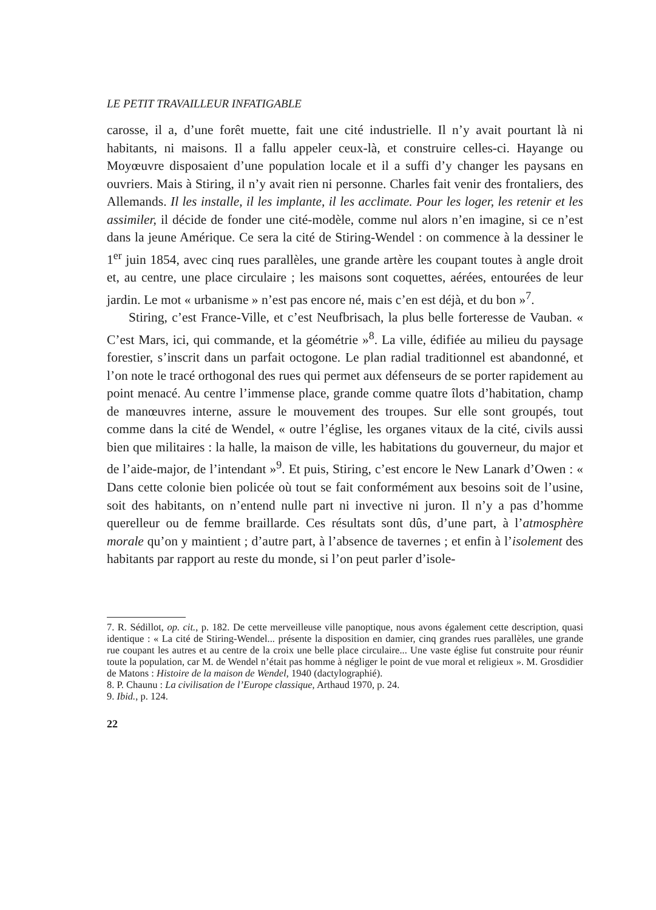LE PETIT TRAVAILLEUR INFATIGABLE
carosse, il a, d’une forêt muette, fait une cité industrielle. Il n’y avait pourtant là ni habitants, ni maisons. Il a fallu appeler ceux-là, et construire celles-ci. Hayange ou Moyœuvre disposaient d’une population locale et il a suffi d’y changer les paysans en ouvriers. Mais à Stiring, il n’y avait rien ni personne. Charles fait venir des frontaliers, des Allemands. Il les installe, il les implante, il les acclimate. Pour les loger, les retenir et les assimiler, il décide de fonder une cité-modèle, comme nul alors n’en imagine, si ce n’est dans la jeune Amérique. Ce sera la cité de Stiring-Wendel : on commence à la dessiner le 1<sup>er</sup> juin 1854, avec cinq rues parallèles, une grande artère les coupant toutes à angle droit et, au centre, une place circulaire ; les maisons sont coquettes, aérées, entourées de leur jardin. Le mot « urbanisme » n’est pas encore né, mais c’en est déjà, et du bon »<sup>7</sup>.
Stiring, c’est France-Ville, et c’est Neufbrisach, la plus belle forteresse de Vauban. « C’est Mars, ici, qui commande, et la géométrie »<sup>8</sup>. La ville, édifiée au milieu du paysage forestier, s’inscrit dans un parfait octogone. Le plan radial traditionnel est abandonné, et l’on note le tracé orthogonal des rues qui permet aux défenseurs de se porter rapidement au point menacé. Au centre l’immense place, grande comme quatre îlots d’habitation, champ de manœuvres interne, assure le mouvement des troupes. Sur elle sont groupés, tout comme dans la cité de Wendel, « outre l’église, les organes vitaux de la cité, civils aussi bien que militaires : la halle, la maison de ville, les habitations du gouverneur, du major et de l’aide-major, de l’intendant »<sup>9</sup>. Et puis, Stiring, c’est encore le New Lanark d’Owen : « Dans cette colonie bien policée où tout se fait conformément aux besoins soit de l’usine, soit des habitants, on n’entend nulle part ni invective ni juron. Il n’y a pas d’homme querelleur ou de femme brail­larde. Ces résultats sont dûs, d’une part, à l’atmosphère morale qu’on y maintient ; d’autre part, à l’absence de tavernes ; et enfin à l’isolement des habitants par rapport au reste du monde, si l’on peut parler d’isole-
7. R. Sédillot, op. cit., p. 182. De cette merveilleuse ville panoptique, nous avons également cette description, quasi identique : « La cité de Stiring-Wendel... présente la disposition en damier, cinq grandes rues parallèles, une grande rue coupant les autres et au centre de la croix une belle place circulaire... Une vaste église fut construite pour réunir toute la population, car M. de Wendel n’était pas homme à négliger le point de vue moral et religieux ». M. Grosdidier de Matons : Histoire de la maison de Wendel, 1940 (dactylographié).
8. P. Chaunu : La civilisation de l’Europe classique, Arthaud 1970, p. 24.
9. Ibid., p. 124.
22